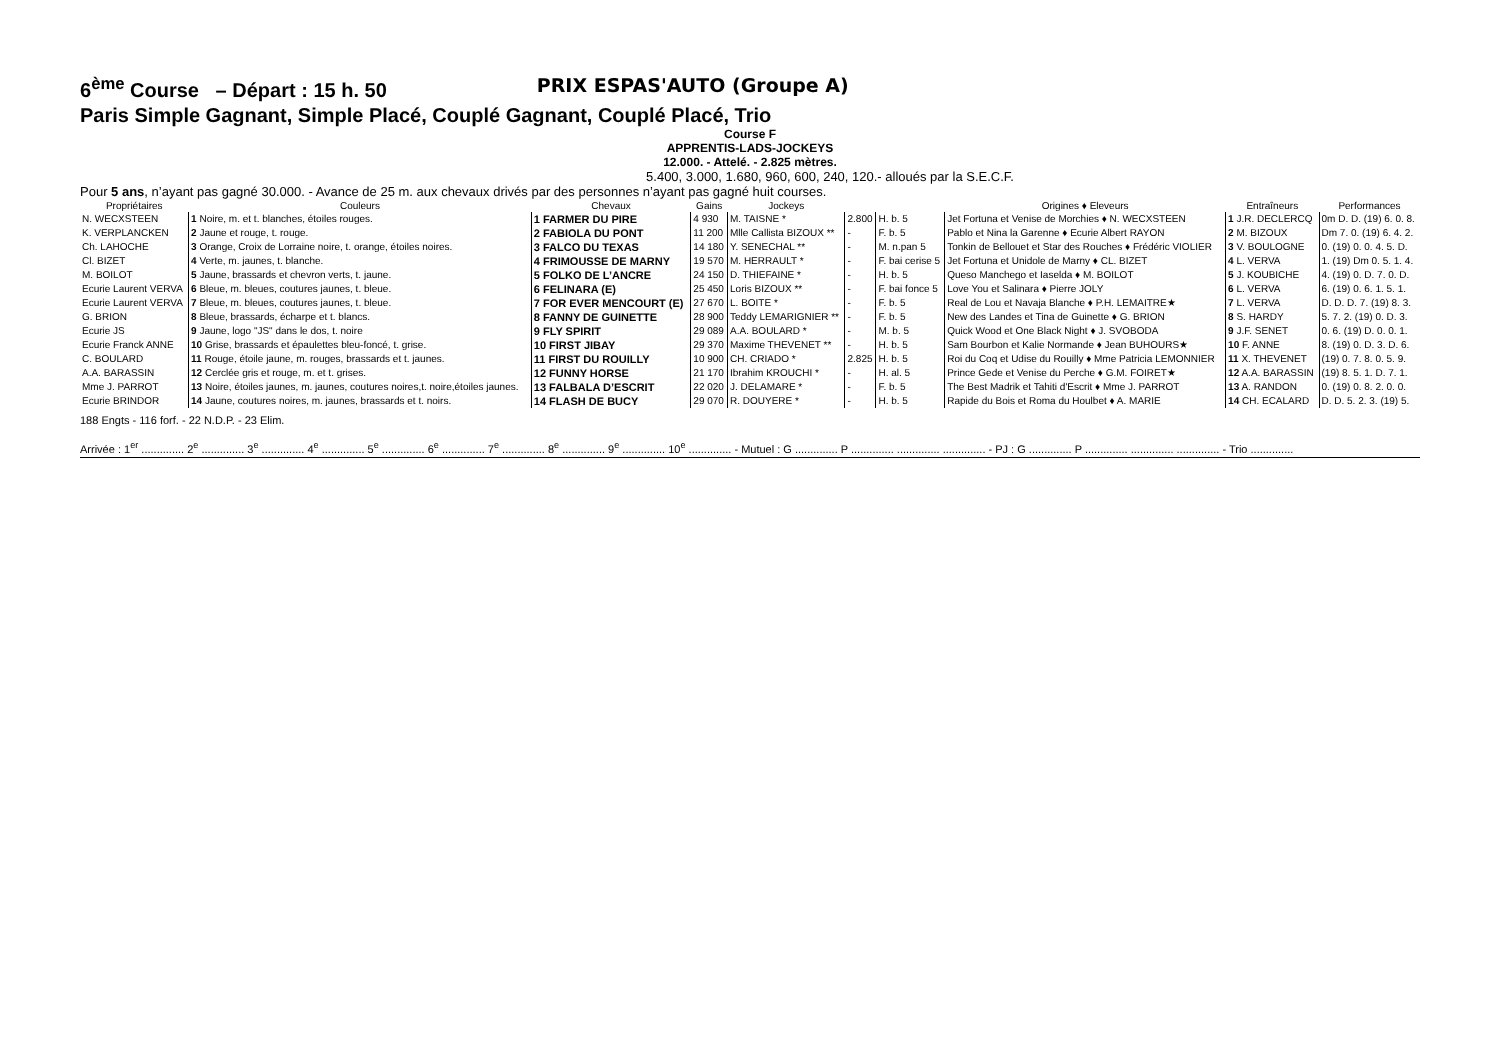6<sup>ème</sup> Course – Départ : 15 h. 50 PRIX ESPAS'AUTO (Groupe A)
Paris Simple Gagnant, Simple Placé, Couplé Gagnant, Couplé Placé, Trio
Course F
APPRENTIS-LADS-JOCKEYS
12.000. - Attelé. - 2.825 mètres.
5.400, 3.000, 1.680, 960, 600, 240, 120.- alloués par la S.E.C.F.
Pour 5 ans, n’ayant pas gagné 30.000. - Avance de 25 m. aux chevaux drivés par des personnes n’ayant pas gagné huit courses.
| Propriétaires | Couleurs | Chevaux | Gains | Jockeys | | | Origines ♦ Eleveurs | Entraîneurs | Performances |
| --- | --- | --- | --- | --- | --- | --- | --- | --- | --- |
| N. WECXSTEEN | 1 Noire, m. et t. blanches, étoiles rouges. | 1 FARMER DU PIRE | 4 930 | M. TAISNE * | 2.800 | H. b. 5 | Jet Fortuna et Venise de Morchies ♦ N. WECXSTEEN | 1 J.R. DECLERCQ | 0m D. D. (19) 6. 0. 8. |
| K. VERPLANCKEN | 2 Jaune et rouge, t. rouge. | 2 FABIOLA DU PONT | 11 200 | Mlle Callista BIZOUX ** | - | F. b. 5 | Pablo et Nina la Garenne ♦ Ecurie Albert RAYON | 2 M. BIZOUX | Dm 7. 0. (19) 6. 4. 2. |
| Ch. LAHOCHE | 3 Orange, Croix de Lorraine noire, t. orange, étoiles noires. | 3 FALCO DU TEXAS | 14 180 | Y. SENECHAL ** | - | M. n.pan 5 | Tonkin de Bellouet et Star des Rouches ♦ Frédéric VIOLIER | 3 V. BOULOGNE | 0. (19) 0. 0. 4. 5. D. |
| Cl. BIZET | 4 Verte, m. jaunes, t. blanche. | 4 FRIMOUSSE DE MARNY | 19 570 | M. HERRAULT * | - | F. bai cerise 5 | Jet Fortuna et Unidole de Marny ♦ CL. BIZET | 4 L. VERVA | 1. (19) Dm 0. 5. 1. 4. |
| M. BOILOT | 5 Jaune, brassards et chevron verts, t. jaune. | 5 FOLKO DE L’ANCRE | 24 150 | D. THIEFAINE * | - | H. b. 5 | Queso Manchego et Iaselda ♦ M. BOILOT | 5 J. KOUBICHE | 4. (19) 0. D. 7. 0. D. |
| Ecurie Laurent VERVA | 6 Bleue, m. bleues, coutures jaunes, t. bleue. | 6 FELINARA (E) | 25 450 | Loris BIZOUX ** | - | F. bai fonce 5 | Love You et Salinara ♦ Pierre JOLY | 6 L. VERVA | 6. (19) 0. 6. 1. 5. 1. |
| Ecurie Laurent VERVA | 7 Bleue, m. bleues, coutures jaunes, t. bleue. | 7 FOR EVER MENCOURT (E) | 27 670 | L. BOITE * | - | F. b. 5 | Real de Lou et Navaja Blanche ♦ P.H. LEMAITRE★ | 7 L. VERVA | D. D. D. 7. (19) 8. 3. |
| G. BRION | 8 Bleue, brassards, écharpe et t. blancs. | 8 FANNY DE GUINETTE | 28 900 | Teddy LEMARIGNIER ** | - | F. b. 5 | New des Landes et Tina de Guinette ♦ G. BRION | 8 S. HARDY | 5. 7. 2. (19) 0. D. 3. |
| Ecurie JS | 9 Jaune, logo "JS" dans le dos, t. noire | 9 FLY SPIRIT | 29 089 | A.A. BOULARD * | - | M. b. 5 | Quick Wood et One Black Night ♦ J. SVOBODA | 9 J.F. SENET | 0. 6. (19) D. 0. 0. 1. |
| Ecurie Franck ANNE | 10 Grise, brassards et épaulettes bleu-foncé, t. grise. | 10 FIRST JIBAY | 29 370 | Maxime THEVENET ** | - | H. b. 5 | Sam Bourbon et Kalie Normande ♦ Jean BUHOURS★ | 10 F. ANNE | 8. (19) 0. D. 3. D. 6. |
| C. BOULARD | 11 Rouge, étoile jaune, m. rouges, brassards et t. jaunes. | 11 FIRST DU ROUILLY | 10 900 | CH. CRIADO * | 2.825 | H. b. 5 | Roi du Coq et Udise du Rouilly ♦ Mme Patricia LEMONNIER | 11 X. THEVENET | (19) 0. 7. 8. 0. 5. 9. |
| A.A. BARASSIN | 12 Cerclée gris et rouge, m. et t. grises. | 12 FUNNY HORSE | 21 170 | Ibrahim KROUCHI * | - | H. al. 5 | Prince Gede et Venise du Perche ♦ G.M. FOIRET★ | 12 A.A. BARASSIN | (19) 8. 5. 1. D. 7. 1. |
| Mme J. PARROT | 13 Noire, étoiles jaunes, m. jaunes, coutures noires,t. noire,étoiles jaunes. | 13 FALBALA D’ESCRIT | 22 020 | J. DELAMARE * | - | F. b. 5 | The Best Madrik et Tahiti d'Escrit ♦ Mme J. PARROT | 13 A. RANDON | 0. (19) 0. 8. 2. 0. 0. |
| Ecurie BRINDOR | 14 Jaune, coutures noires, m. jaunes, brassards et t. noirs. | 14 FLASH DE BUCY | 29 070 | R. DOUYERE * | - | H. b. 5 | Rapide du Bois et Roma du Houlbet ♦ A. MARIE | 14 CH. ECALARD | D. D. 5. 2. 3. (19) 5. |
188 Engts - 116 forf. - 22 N.D.P. - 23 Elim.
Arrivée : 1<sup>er</sup> .............. 2<sup>e</sup> .............. 3<sup>e</sup> .............. 4<sup>e</sup> .............. 5<sup>e</sup> .............. 6<sup>e</sup> .............. 7<sup>e</sup> .............. 8<sup>e</sup> .............. 9<sup>e</sup> .............. 10<sup>e</sup> .............. - Mutuel : G .............. P .............. .............. .............. - PJ : G .............. P .............. .............. .............. - Trio ..............